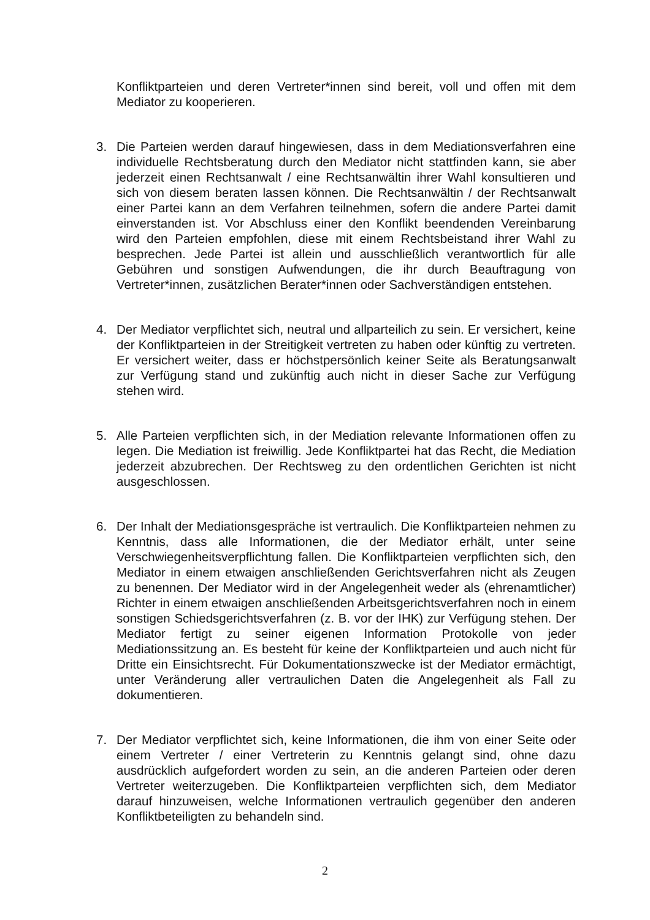Konfliktparteien und deren Vertreter*innen sind bereit, voll und offen mit dem Mediator zu kooperieren.
3. Die Parteien werden darauf hingewiesen, dass in dem Mediationsverfahren eine individuelle Rechtsberatung durch den Mediator nicht stattfinden kann, sie aber jederzeit einen Rechtsanwalt / eine Rechtsanwältin ihrer Wahl konsultieren und sich von diesem beraten lassen können. Die Rechtsanwältin / der Rechtsanwalt einer Partei kann an dem Verfahren teilnehmen, sofern die andere Partei damit einverstanden ist. Vor Abschluss einer den Konflikt beendenden Vereinbarung wird den Parteien empfohlen, diese mit einem Rechtsbeistand ihrer Wahl zu besprechen. Jede Partei ist allein und ausschließlich verantwortlich für alle Gebühren und sonstigen Aufwendungen, die ihr durch Beauftragung von Vertreter*innen, zusätzlichen Berater*innen oder Sachverständigen entstehen.
4. Der Mediator verpflichtet sich, neutral und allparteilich zu sein. Er versichert, keine der Konfliktparteien in der Streitigkeit vertreten zu haben oder künftig zu vertreten. Er versichert weiter, dass er höchstpersönlich keiner Seite als Beratungsanwalt zur Verfügung stand und zukünftig auch nicht in dieser Sache zur Verfügung stehen wird.
5. Alle Parteien verpflichten sich, in der Mediation relevante Informationen offen zu legen. Die Mediation ist freiwillig. Jede Konfliktpartei hat das Recht, die Mediation jederzeit abzubrechen. Der Rechtsweg zu den ordentlichen Gerichten ist nicht ausgeschlossen.
6. Der Inhalt der Mediationsgespräche ist vertraulich. Die Konfliktparteien nehmen zu Kenntnis, dass alle Informationen, die der Mediator erhält, unter seine Verschwiegenheitsverpflichtung fallen. Die Konfliktparteien verpflichten sich, den Mediator in einem etwaigen anschließenden Gerichtsverfahren nicht als Zeugen zu benennen. Der Mediator wird in der Angelegenheit weder als (ehrenamtlicher) Richter in einem etwaigen anschließenden Arbeitsgerichtsverfahren noch in einem sonstigen Schiedsgerichtsverfahren (z. B. vor der IHK) zur Verfügung stehen. Der Mediator fertigt zu seiner eigenen Information Protokolle von jeder Mediationssitzung an. Es besteht für keine der Konfliktparteien und auch nicht für Dritte ein Einsichtsrecht. Für Dokumentationszwecke ist der Mediator ermächtigt, unter Veränderung aller vertraulichen Daten die Angelegenheit als Fall zu dokumentieren.
7. Der Mediator verpflichtet sich, keine Informationen, die ihm von einer Seite oder einem Vertreter / einer Vertreterin zu Kenntnis gelangt sind, ohne dazu ausdrücklich aufgefordert worden zu sein, an die anderen Parteien oder deren Vertreter weiterzugeben. Die Konfliktparteien verpflichten sich, dem Mediator darauf hinzuweisen, welche Informationen vertraulich gegenüber den anderen Konfliktbeteiligten zu behandeln sind.
2